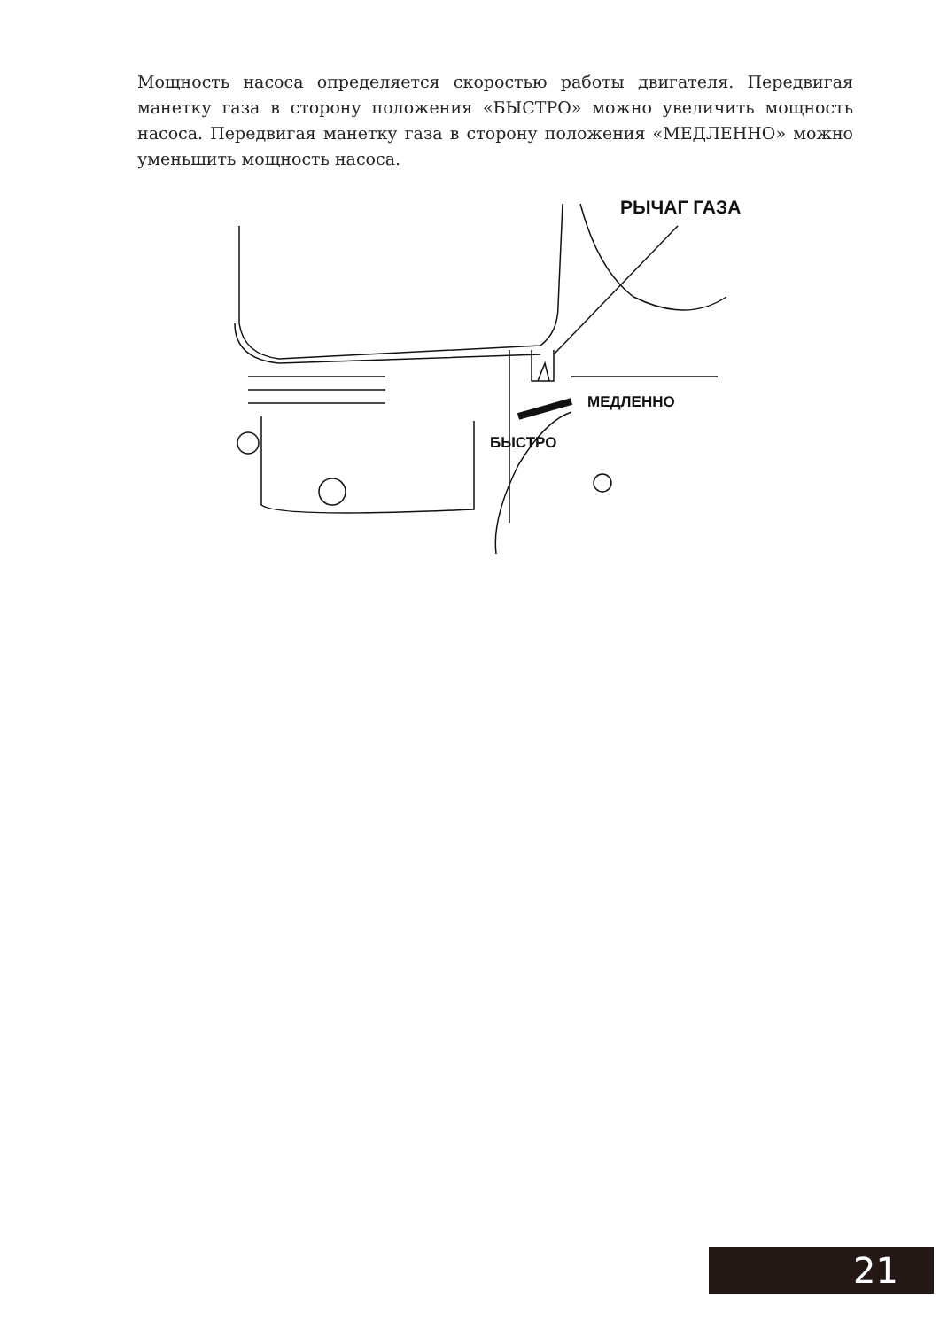Мощность насоса определяется скоростью работы двигателя. Передвигая манетку газа в сторону положения «БЫСТРО» можно увеличить мощность насоса. Передвигая манетку газа в сторону положения «МЕДЛЕННО» можно уменьшить мощность насоса.
РЫЧАГ ГАЗА
МЕДЛЕННО
БЫСТРО
21